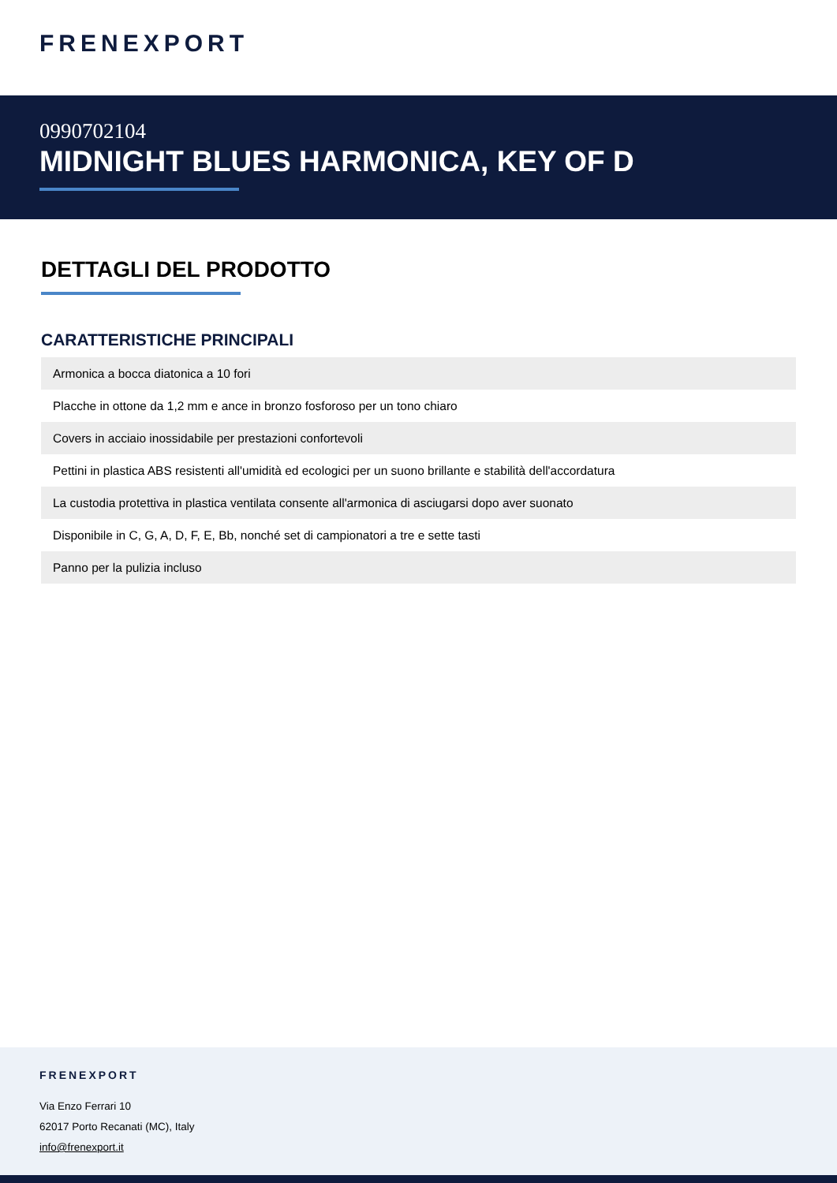FRENEXPORT
0990702104
MIDNIGHT BLUES HARMONICA, KEY OF D
DETTAGLI DEL PRODOTTO
CARATTERISTICHE PRINCIPALI
| Armonica a bocca diatonica a 10 fori |
| Placche in ottone da 1,2 mm e ance in bronzo fosforoso per un tono chiaro |
| Covers in acciaio inossidabile per prestazioni confortevoli |
| Pettini in plastica ABS resistenti all'umidità ed ecologici per un suono brillante e stabilità dell'accordatura |
| La custodia protettiva in plastica ventilata consente all'armonica di asciugarsi dopo aver suonato |
| Disponibile in C, G, A, D, F, E, Bb, nonché set di campionatori a tre e sette tasti |
| Panno per la pulizia incluso |
FRENEXPORT
Via Enzo Ferrari 10
62017 Porto Recanati (MC), Italy
info@frenexport.it